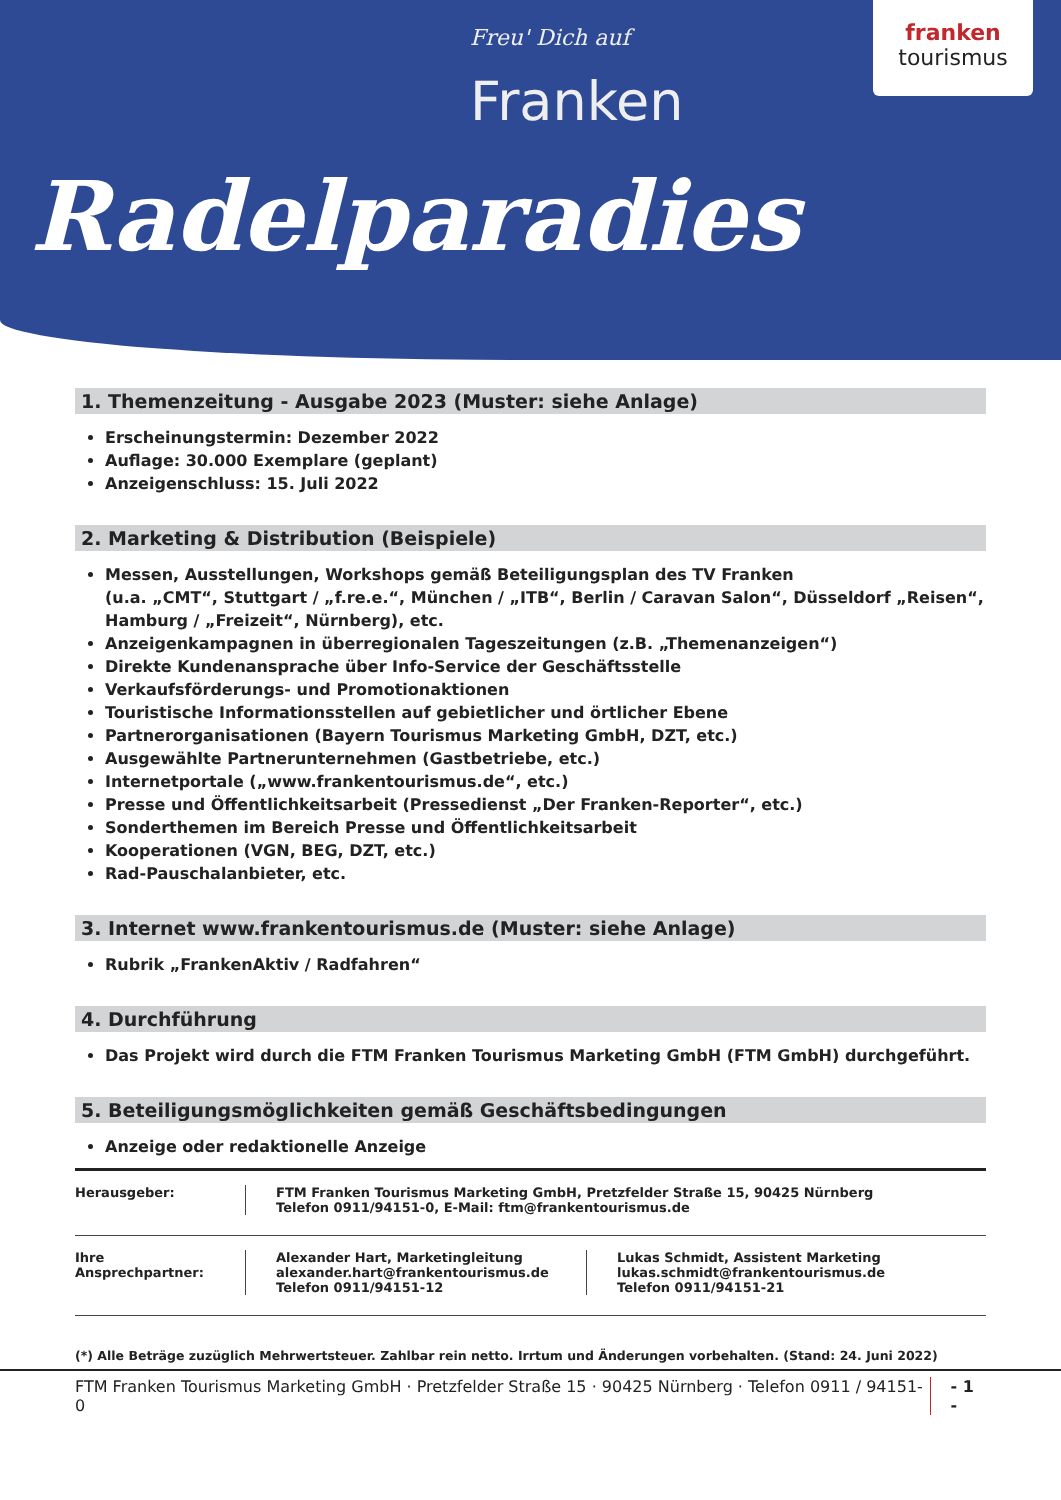Freu' Dich auf
Franken
Radelparadies
franken
tourismus
1. Themenzeitung - Ausgabe 2023 (Muster: siehe Anlage)
Erscheinungstermin: Dezember 2022
Auflage: 30.000 Exemplare (geplant)
Anzeigenschluss: 15. Juli 2022
2. Marketing & Distribution (Beispiele)
Messen, Ausstellungen, Workshops gemäß Beteiligungsplan des TV Franken
(u.a. „CMT“, Stuttgart / „f.re.e.“, München / „ITB“, Berlin / Caravan Salon“, Düsseldorf „Reisen“, Hamburg / „Freizeit“, Nürnberg), etc.
Anzeigenkampagnen in überregionalen Tageszeitungen (z.B. „Themenanzeigen“)
Direkte Kundenansprache über Info-Service der Geschäftsstelle
Verkaufsförderungs- und Promotionaktionen
Touristische Informationsstellen auf gebietlicher und örtlicher Ebene
Partnerorganisationen (Bayern Tourismus Marketing GmbH, DZT, etc.)
Ausgewählte Partnerunternehmen (Gastbetriebe, etc.)
Internetportale („www.frankentourismus.de“, etc.)
Presse und Öffentlichkeitsarbeit (Pressedienst „Der Franken-Reporter“, etc.)
Sonderthemen im Bereich Presse und Öffentlichkeitsarbeit
Kooperationen (VGN, BEG, DZT, etc.)
Rad-Pauschalanbieter, etc.
3. Internet www.frankentourismus.de (Muster: siehe Anlage)
Rubrik „FrankenAktiv / Radfahren“
4. Durchführung
Das Projekt wird durch die FTM Franken Tourismus Marketing GmbH (FTM GmbH) durchgeführt.
5. Beteiligungsmöglichkeiten gemäß Geschäftsbedingungen
Anzeige oder redaktionelle Anzeige
Herausgeber: FTM Franken Tourismus Marketing GmbH, Pretzfelder Straße 15, 90425 Nürnberg
Telefon 0911/94151-0, E-Mail: ftm@frankentourismus.de
Ihre Ansprechpartner:
Alexander Hart, Marketingleitung
alexander.hart@frankentourismus.de
Telefon 0911/94151-12
Lukas Schmidt, Assistent Marketing
lukas.schmidt@frankentourismus.de
Telefon 0911/94151-21
(*) Alle Beträge zuzüglich Mehrwertsteuer. Zahlbar rein netto. Irrtum und Änderungen vorbehalten. (Stand: 24. Juni 2022)
FTM Franken Tourismus Marketing GmbH · Pretzfelder Straße 15 · 90425 Nürnberg · Telefon 0911 / 94151-0 - 1 -